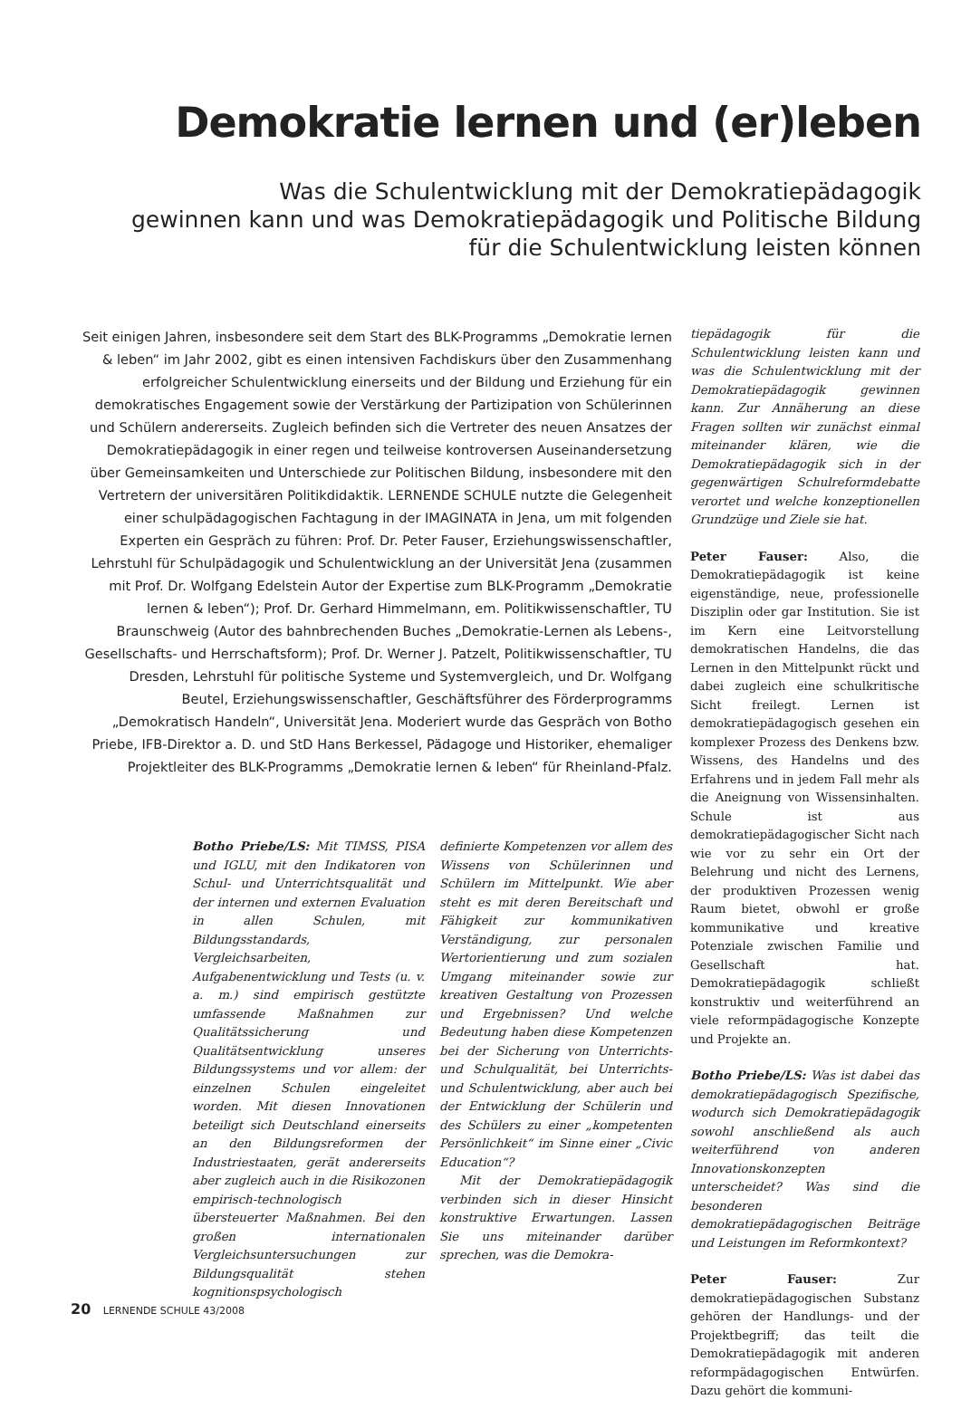Demokratie lernen und (er)leben
Was die Schulentwicklung mit der Demokratiepädagogik
gewinnen kann und was Demokratiepädagogik und Politische Bildung
für die Schulentwicklung leisten können
Seit einigen Jahren, insbesondere seit dem Start des BLK-Programms „Demokratie lernen & leben“ im Jahr 2002, gibt es einen intensiven Fachdiskurs über den Zusammenhang erfolgreicher Schulentwicklung einerseits und der Bildung und Erziehung für ein demokratisches Engagement sowie der Verstärkung der Partizipation von Schülerinnen und Schülern andererseits. Zugleich befinden sich die Vertreter des neuen Ansatzes der Demokratiepädagogik in einer regen und teilweise kontroversen Auseinandersetzung über Gemeinsamkeiten und Unterschiede zur Politischen Bildung, insbesondere mit den Vertretern der universitären Politikdidaktik. LERNENDE SCHULE nutzte die Gelegenheit einer schulpädagogischen Fachtagung in der IMAGINATA in Jena, um mit folgenden Experten ein Gespräch zu führen: Prof. Dr. Peter Fauser, Erziehungswissenschaftler, Lehrstuhl für Schulpädagogik und Schulentwicklung an der Universität Jena (zusammen mit Prof. Dr. Wolfgang Edelstein Autor der Expertise zum BLK-Programm „Demokratie lernen & leben“); Prof. Dr. Gerhard Himmelmann, em. Politikwissenschaftler, TU Braunschweig (Autor des bahnbrechenden Buches „Demokratie-Lernen als Lebens-, Gesellschafts- und Herrschaftsform); Prof. Dr. Werner J. Patzelt, Politikwissenschaftler, TU Dresden, Lehrstuhl für politische Systeme und Systemvergleich, und Dr. Wolfgang Beutel, Erziehungswissenschaftler, Geschäftsführer des Förderprogramms „Demokratisch Handeln“, Universität Jena. Moderiert wurde das Gespräch von Botho Priebe, IFB-Direktor a. D. und StD Hans Berkessel, Pädagoge und Historiker, ehemaliger Projektleiter des BLK-Programms „Demokratie lernen & leben“ für Rheinland-Pfalz.
Botho Priebe/LS: Mit TIMSS, PISA und IGLU, mit den Indikatoren von Schul- und Unterrichtsqualität und der internen und externen Evaluation in allen Schulen, mit Bildungsstandards, Vergleichsarbeiten, Aufgabenentwicklung und Tests (u. v. a. m.) sind empirisch gestützte umfassende Maßnahmen zur Qualitätssicherung und Qualitätsentwicklung unseres Bildungssystems und vor allem: der einzelnen Schulen eingeleitet worden. Mit diesen Innovationen beteiligt sich Deutschland einerseits an den Bildungsreformen der Industriestaaten, gerät andererseits aber zugleich auch in die Risikozonen empirisch-technologisch übersteuerter Maßnahmen. Bei den großen internationalen Vergleichsuntersuchungen zur Bildungsqualität stehen kognitionspsychologisch
definierte Kompetenzen vor allem des Wissens von Schülerinnen und Schülern im Mittelpunkt. Wie aber steht es mit deren Bereitschaft und Fähigkeit zur kommunikativen Verständigung, zur personalen Wertorientierung und zum sozialen Umgang miteinander sowie zur kreativen Gestaltung von Prozessen und Ergebnissen? Und welche Bedeutung haben diese Kompetenzen bei der Sicherung von Unterrichts- und Schulqualität, bei Unterrichts- und Schulentwicklung, aber auch bei der Entwicklung der Schülerin und des Schülers zu einer „kompetenten Persönlichkeit“ im Sinne einer „Civic Education“?
Mit der Demokratiepädagogik verbinden sich in dieser Hinsicht konstruktive Erwartungen. Lassen Sie uns miteinander darüber sprechen, was die Demokra-
tiepädagogik für die Schulentwicklung leisten kann und was die Schulentwicklung mit der Demokratiepädagogik gewinnen kann. Zur Annäherung an diese Fragen sollten wir zunächst einmal miteinander klären, wie die Demokratiepädagogik sich in der gegenwärtigen Schulreformdebatte verortet und welche konzeptionellen Grundzüge und Ziele sie hat.
Peter Fauser: Also, die Demokratiepädagogik ist keine eigenständige, neue, professionelle Disziplin oder gar Institution. Sie ist im Kern eine Leitvorstellung demokratischen Handelns, die das Lernen in den Mittelpunkt rückt und dabei zugleich eine schulkritische Sicht freilegt. Lernen ist demokratiepädagogisch gesehen ein komplexer Prozess des Denkens bzw. Wissens, des Handelns und des Erfahrens und in jedem Fall mehr als die Aneignung von Wissensinhalten. Schule ist aus demokratiepädagogischer Sicht nach wie vor zu sehr ein Ort der Belehrung und nicht des Lernens, der produktiven Prozessen wenig Raum bietet, obwohl er große kommunikative und kreative Potenziale zwischen Familie und Gesellschaft hat. Demokratiepädagogik schließt konstruktiv und weiterführend an viele reformpädagogische Konzepte und Projekte an.
Botho Priebe/LS: Was ist dabei das demokratiepädagogisch Spezifische, wodurch sich Demokratiepädagogik sowohl anschließend als auch weiterführend von anderen Innovationskonzepten unterscheidet? Was sind die besonderen demokratiepädagogischen Beiträge und Leistungen im Reformkontext?
Peter Fauser: Zur demokratiepädagogischen Substanz gehören der Handlungs- und der Projektbegriff; das teilt die Demokratiepädagogik mit anderen reformpädagogischen Entwürfen. Dazu gehört die kommuni-
20 LERNENDE SCHULE 43/2008